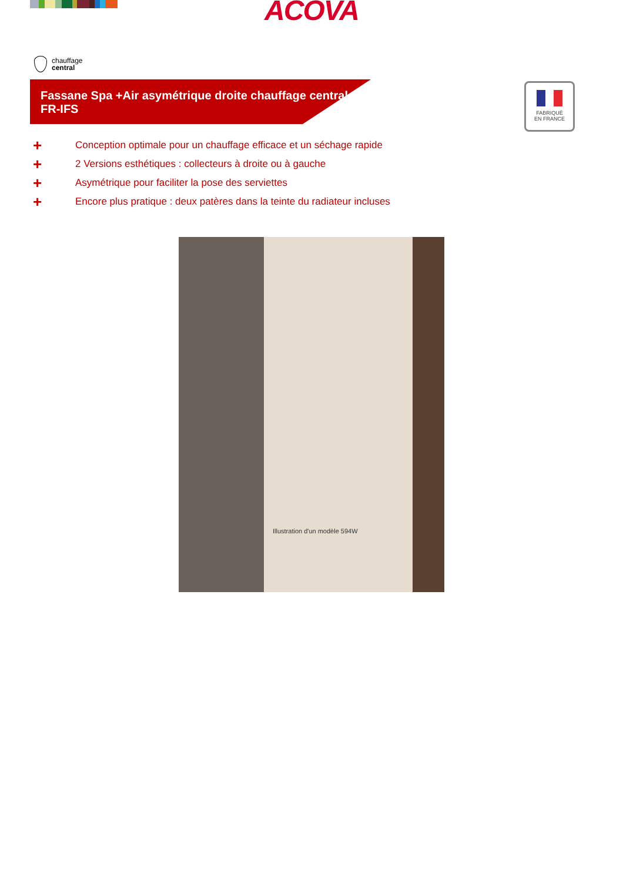ACOVA
chauffage
central
Fassane Spa +Air asymétrique droite chauffage central
FR-IFS
FABRIQUÉ
EN FRANCE
+ Conception optimale pour un chauffage efficace et un séchage rapide
+ 2 Versions esthétiques : collecteurs à droite ou à gauche
+ Asymétrique pour faciliter la pose des serviettes
+ Encore plus pratique : deux patères dans la teinte du radiateur incluses
Illustration d'un modèle 594W